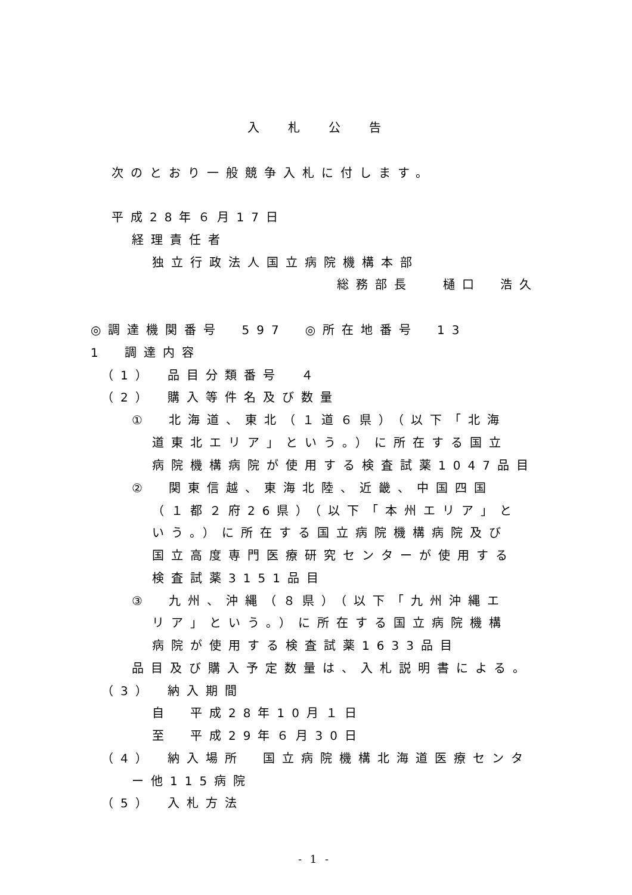入札公告
次のとおり一般競争入札に付します。
平成28年６月17日
経理責任者
独立行政法人国立病院機構本部
総務部長　 樋口　浩久
◎調達機関番号　597　◎所在地番号　13
1　調達内容
（1）　品目分類番号　４
（2）　購入等件名及び数量
①　北海道、東北（１道６県）（以下「北海
道東北エリア」という。）に所在する国立
病院機構病院が使用する検査試薬1047品目
②　関東信越、東海北陸、近畿、中国四国
（１都２府26県）（以下「本州エリア」と
いう。）に所在する国立病院機構病院及び
国立高度専門医療研究センターが使用する
検査試薬3151品目
③　九州、沖縄（８県）（以下「九州沖縄エ
リア」という。）に所在する国立病院機構
病院が使用する検査試薬1633品目
品目及び購入予定数量は、入札説明書による。
（3）　納入期間
自　平成28年10月１日
至　平成29年６月30日
（4）　納入場所　国立病院機構北海道医療センタ
ー他115病院
（5）　入札方法
- 1 -